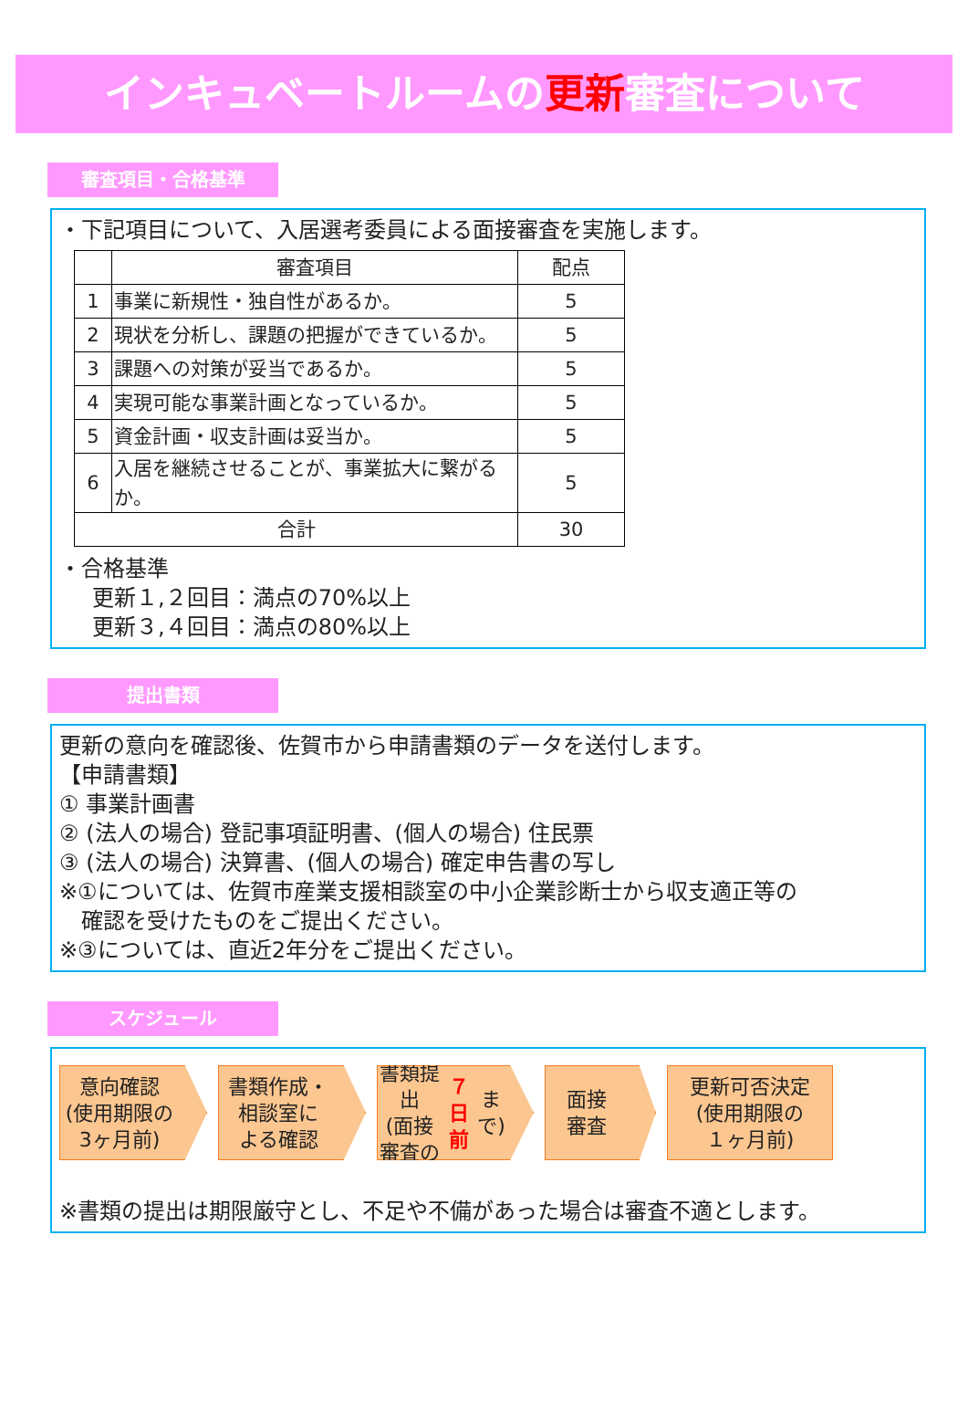インキュベートルームの更新審査について
審査項目・合格基準
・下記項目について、入居選考委員による面接審査を実施します。
| | 審査項目 | 配点 |
| --- | --- | --- |
| 1 | 事業に新規性・独自性があるか。 | 5 |
| 2 | 現状を分析し、課題の把握ができているか。 | 5 |
| 3 | 課題への対策が妥当であるか。 | 5 |
| 4 | 実現可能な事業計画となっているか。 | 5 |
| 5 | 資金計画・収支計画は妥当か。 | 5 |
| 6 | 入居を継続させることが、事業拡大に繋がるか。 | 5 |
| 合計 | | 30 |
・合格基準
更新１,２回目：満点の70%以上
更新３,４回目：満点の80%以上
提出書類
更新の意向を確認後、佐賀市から申請書類のデータを送付します。
【申請書類】
① 事業計画書
② (法人の場合) 登記事項証明書、(個人の場合) 住民票
③ (法人の場合) 決算書、(個人の場合) 確定申告書の写し
※①については、佐賀市産業支援相談室の中小企業診断士から収支適正等の
　確認を受けたものをご提出ください。
※③については、直近2年分をご提出ください。
スケジュール
意向確認
(使用期限の
3ヶ月前)
書類作成・
相談室に
よる確認
書類提出
(面接審査の
７日前 まで)
面接
審査
更新可否決定
(使用期限の
１ヶ月前)
※書類の提出は期限厳守とし、不足や不備があった場合は審査不適とします。